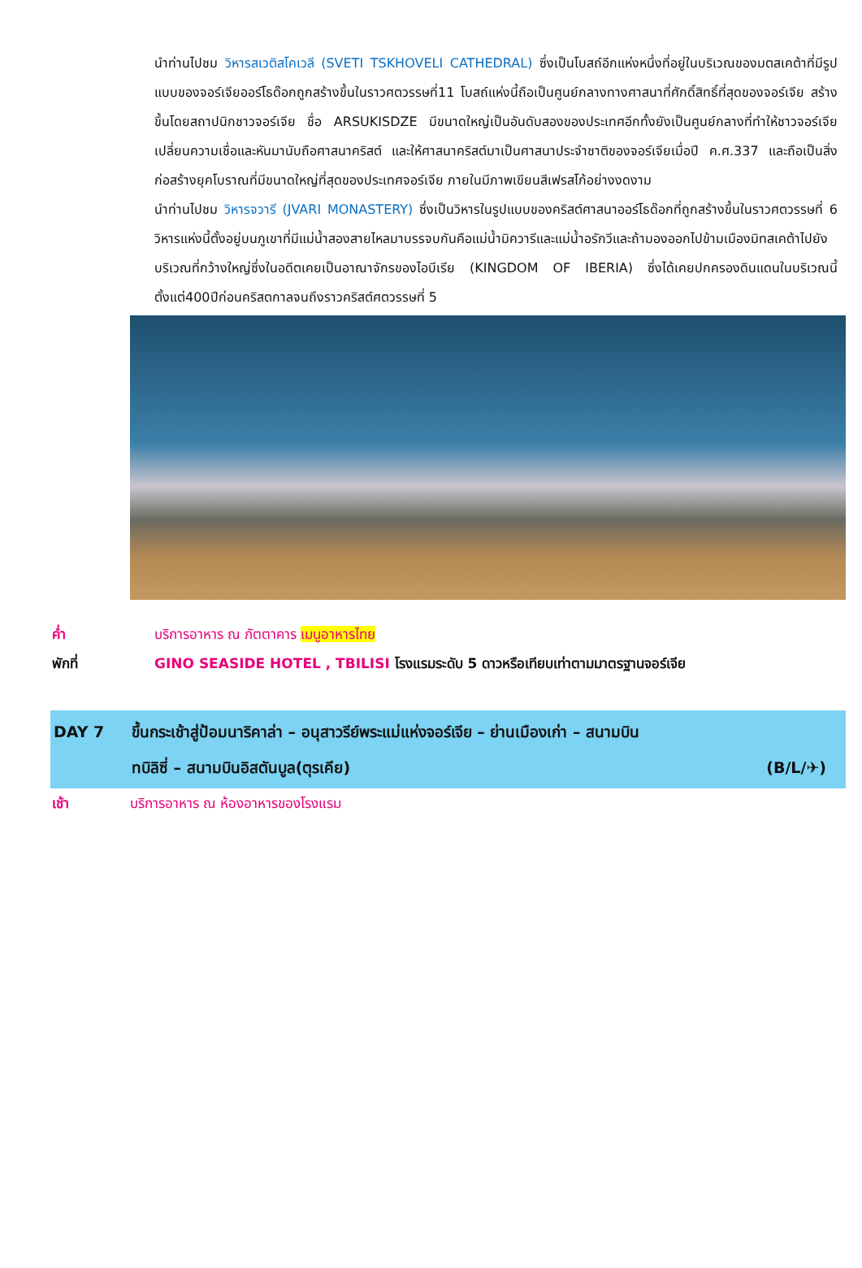นำท่านไปชม วิหารสเวติสโคเวลี (SVETI TSKHOVELI CATHEDRAL) ซึ่งเป็นโบสถ์อีกแห่งหนึ่งที่อยู่ในบริเวณของมตสเคต้าที่มีรูปแบบของจอร์เจียออร์โธด๊อกถูกสร้างขึ้นในราวศตวรรษที่11 โบสถ์แห่งนี้ถือเป็นศูนย์กลางทางศาสนาที่ศักดิ์สิทธิ์ที่สุดของจอร์เจีย สร้างขึ้นโดยสถาปนิกชาวจอร์เจีย ชื่อ ARSUKISDZE มีขนาดใหญ่เป็นอันดับสองของประเทศอีกทั้งยังเป็นศูนย์กลางที่ทำให้ชาวจอร์เจียเปลี่ยนความเชื่อและหันมานับถือศาสนาคริสต์ และให้ศาสนาคริสต์มาเป็นศาสนาประจำชาติของจอร์เจียเมื่อปี ค.ศ.337 และถือเป็นสิ่งก่อสร้างยุคโบราณที่มีขนาดใหญ่ที่สุดของประเทศจอร์เจีย ภายในมีภาพเขียนสีเฟรสโก้อย่างงดงาม
นำท่านไปชม วิหารจวารี (JVARI MONASTERY) ซึ่งเป็นวิหารในรูปแบบของคริสต์ศาสนาออร์โธด๊อกที่ถูกสร้างขึ้นในราวศตวรรษที่ 6 วิหารแห่งนี้ตั้งอยู่บนภูเขาที่มีแม่น้ำสองสายไหลมาบรรจบกันคือแม่น้ำมิควารีและแม่น้ำอรักวีและถ้ามองออกไปข้ามเมืองมิทสเคต้าไปยังบริเวณที่กว้างใหญ่ซึ่งในอดีตเคยเป็นอาณาจักรของไอบีเรีย (KINGDOM OF IBERIA) ซึ่งได้เคยปกครองดินแดนในบริเวณนี้ตั้งแต่400ปีก่อนคริสตกาลจนถึงราวคริสต์ศตวรรษที่ 5
ค่ำ บริการอาหาร ณ ภัตตาคาร เมนูอาหารไทย
พักที่ GINO SEASIDE HOTEL , TBILISI โรงแรมระดับ 5 ดาวหรือเทียบเท่าตามมาตรฐานจอร์เจีย
DAY 7 ขึ้นกระเช้าสู่ป้อมนาริคาล่า – อนุสาวรีย์พระแม่แห่งจอร์เจีย – ย่านเมืองเก่า – สนามบิน
ทบิลิซี่ – สนามบินอิสตันบูล(ตุรเคีย) (B/L/✈)
เช้า บริการอาหาร ณ ห้องอาหารของโรงแรม